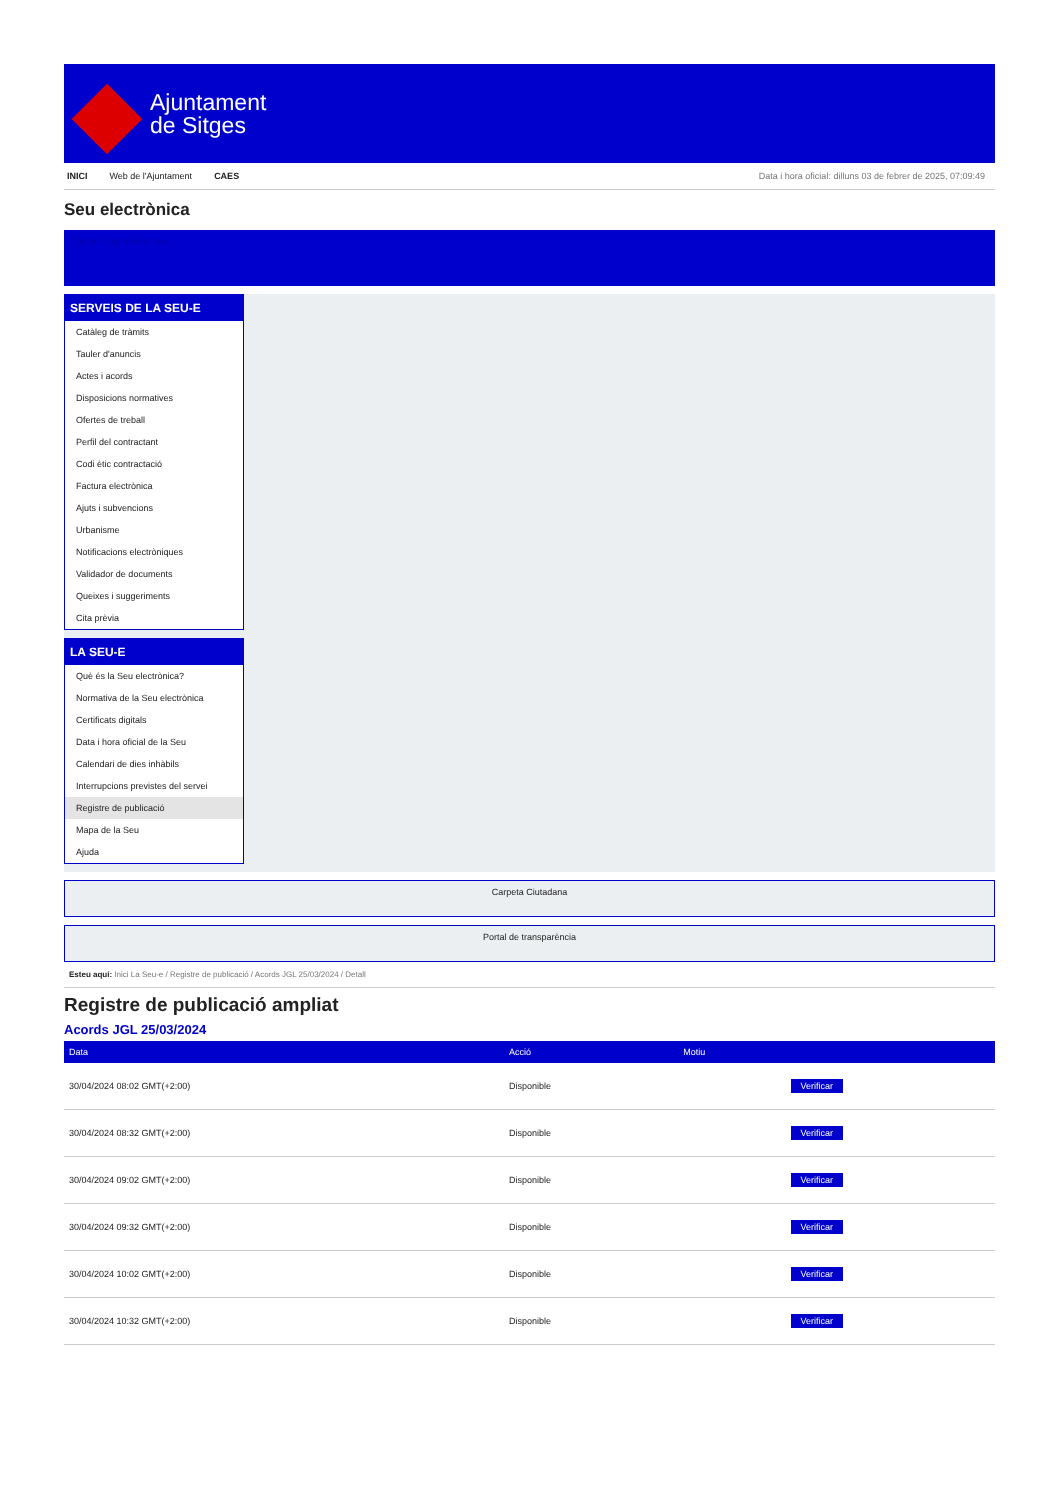Ajuntament
de Sitges
INICI Web de l'Ajuntament CAES Data i hora oficial: dilluns 03 de febrer de 2025, 07:09:49
Seu electrònica
Obtenir còpia autèntica
SERVEIS DE LA SEU-E
Catàleg de tràmits
Tauler d'anuncis
Actes i acords
Disposicions normatives
Ofertes de treball
Perfil del contractant
Codi ètic contractació
Factura electrònica
Ajuts i subvencions
Urbanisme
Notificacions electròniques
Validador de documents
Queixes i suggeriments
Cita prèvia
LA SEU-E
Què és la Seu electrònica?
Normativa de la Seu electrònica
Certificats digitals
Data i hora oficial de la Seu
Calendari de dies inhàbils
Interrupcions previstes del servei
Registre de publicació
Mapa de la Seu
Ajuda
Carpeta Ciutadana
Portal de transparència
Esteu aquí: Inici La Seu-e / Registre de publicació / Acords JGL 25/03/2024 / Detall
Registre de publicació ampliat
Acords JGL 25/03/2024
| Data | Acció | Motiu | |
| --- | --- | --- | --- |
| 30/04/2024 08:02 GMT(+2:00) | Disponible | | Verificar |
| 30/04/2024 08:32 GMT(+2:00) | Disponible | | Verificar |
| 30/04/2024 09:02 GMT(+2:00) | Disponible | | Verificar |
| 30/04/2024 09:32 GMT(+2:00) | Disponible | | Verificar |
| 30/04/2024 10:02 GMT(+2:00) | Disponible | | Verificar |
| 30/04/2024 10:32 GMT(+2:00) | Disponible | | Verificar |